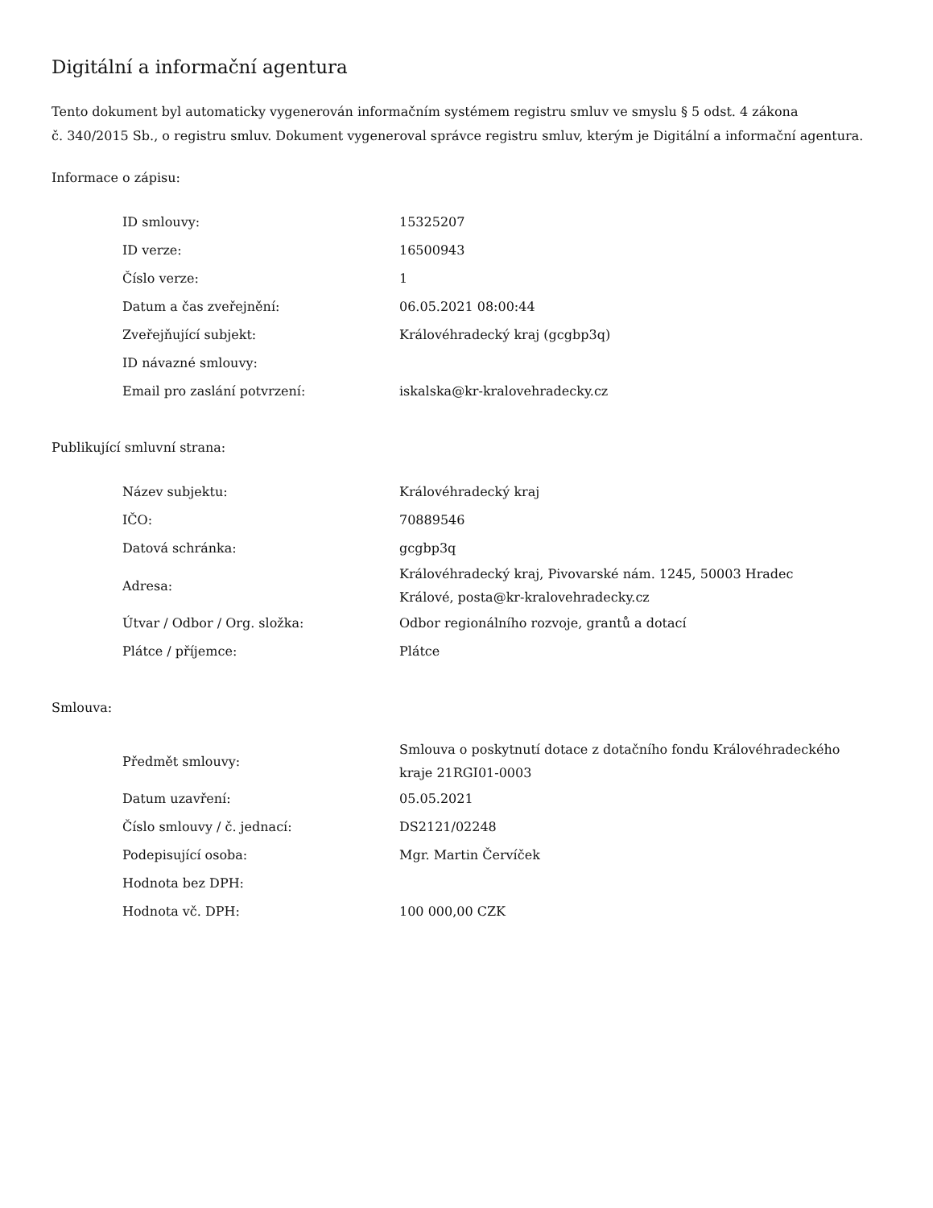Digitální a informační agentura
Tento dokument byl automaticky vygenerován informačním systémem registru smluv ve smyslu § 5 odst. 4 zákona
č. 340/2015 Sb., o registru smluv. Dokument vygeneroval správce registru smluv, kterým je Digitální a informační agentura.
Informace o zápisu:
| ID smlouvy: | 15325207 |
| ID verze: | 16500943 |
| Číslo verze: | 1 |
| Datum a čas zveřejnění: | 06.05.2021 08:00:44 |
| Zveřejňující subjekt: | Královéhradecký kraj (gcgbp3q) |
| ID návazné smlouvy: | |
| Email pro zaslání potvrzení: | iskalska@kr-kralovehradecky.cz |
Publikující smluvní strana:
| Název subjektu: | Královéhradecký kraj |
| IČO: | 70889546 |
| Datová schránka: | gcgbp3q |
| Adresa: | Královéhradecký kraj, Pivovarské nám. 1245, 50003 Hradec Králové, posta@kr-kralovehradecky.cz |
| Útvar / Odbor / Org. složka: | Odbor regionálního rozvoje, grantů a dotací |
| Plátce / příjemce: | Plátce |
Smlouva:
| Předmět smlouvy: | Smlouva o poskytnutí dotace z dotačního fondu Královéhradeckého kraje 21RGI01-0003 |
| Datum uzavření: | 05.05.2021 |
| Číslo smlouvy / č. jednací: | DS2121/02248 |
| Podepisující osoba: | Mgr. Martin Červíček |
| Hodnota bez DPH: | |
| Hodnota vč. DPH: | 100 000,00 CZK |